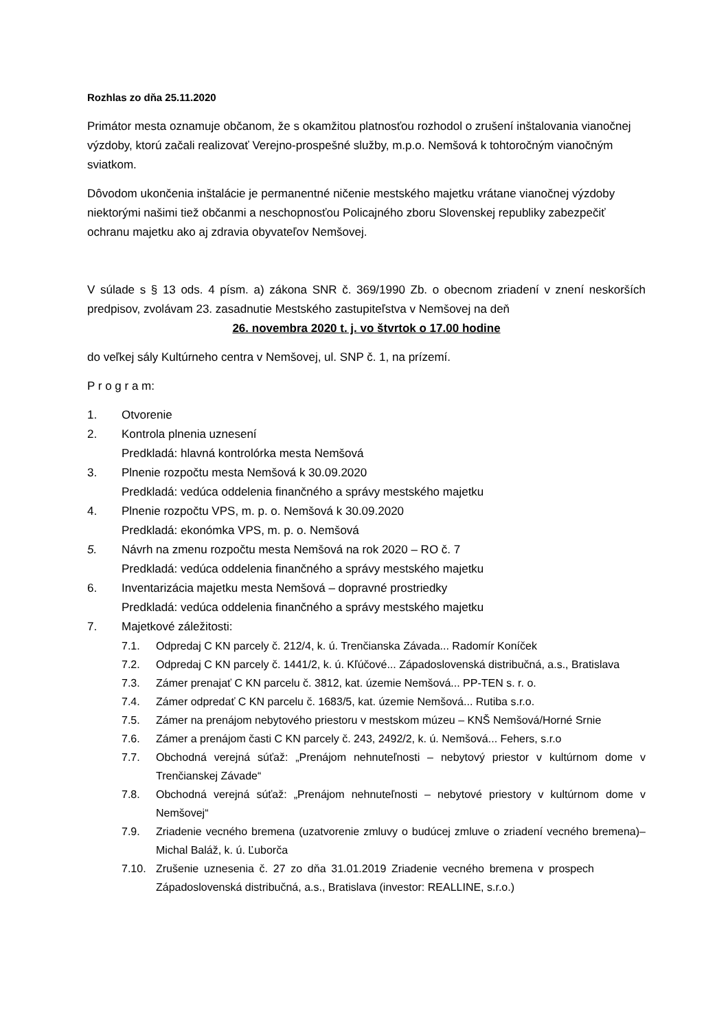Rozhlas zo dňa 25.11.2020
Primátor mesta oznamuje občanom, že s okamžitou platnosťou rozhodol o zrušení inštalovania vianočnej výzdoby, ktorú začali realizovať Verejno-prospešné služby, m.p.o. Nemšová k tohtoročným vianočným sviatkom.
Dôvodom ukončenia inštalácie je permanentné ničenie mestského majetku vrátane vianočnej výzdoby niektorými našimi tiež občanmi a neschopnosťou Policajného zboru Slovenskej republiky zabezpečiť ochranu majetku ako aj zdravia obyvateľov Nemšovej.
V súlade s § 13 ods. 4 písm. a) zákona SNR č. 369/1990 Zb. o obecnom zriadení v znení neskorších predpisov, zvolávam 23. zasadnutie Mestského zastupiteľstva v Nemšovej na deň
26. novembra 2020 t. j. vo štvrtok o 17.00 hodine
do veľkej sály Kultúrneho centra v Nemšovej, ul. SNP č. 1, na prízemí.
P r o g r a m:
1. Otvorenie
2. Kontrola plnenia uznesení
Predkladá: hlavná kontrolórka mesta Nemšová
3. Plnenie rozpočtu mesta Nemšová k 30.09.2020
Predkladá: vedúca oddelenia finančného a správy mestského majetku
4. Plnenie rozpočtu VPS, m. p. o. Nemšová k 30.09.2020
Predkladá: ekonómka VPS, m. p. o. Nemšová
5. Návrh na zmenu rozpočtu mesta Nemšová na rok 2020 – RO č. 7
Predkladá: vedúca oddelenia finančného a správy mestského majetku
6. Inventarizácia majetku mesta Nemšová – dopravné prostriedky
Predkladá: vedúca oddelenia finančného a správy mestského majetku
7. Majetkové záležitosti:
7.1. Odpredaj C KN parcely č. 212/4, k. ú. Trenčianska Závada... Radomír Koníček
7.2. Odpredaj C KN parcely č. 1441/2, k. ú. Kľúčové... Západoslovenská distribučná, a.s., Bratislava
7.3. Zámer prenajať C KN parcelu č. 3812, kat. územie Nemšová... PP-TEN s. r. o.
7.4. Zámer odpredať C KN parcelu č. 1683/5, kat. územie Nemšová... Rutiba s.r.o.
7.5. Zámer na prenájom nebytového priestoru v mestskom múzeu – KNŠ Nemšová/Horné Srnie
7.6. Zámer a prenájom časti C KN parcely č. 243, 2492/2, k. ú. Nemšová... Fehers, s.r.o
7.7. Obchodná verejná súťaž: „Prenájom nehnuteľnosti – nebytový priestor v kultúrnom dome v Trenčianskej Závade“
7.8. Obchodná verejná súťaž: „Prenájom nehnuteľnosti – nebytové priestory v kultúrnom dome v Nemšovej“
7.9. Zriadenie vecného bremena (uzatvorenie zmluvy o budúcej zmluve o zriadení vecného bremena)– Michal Baláž, k. ú. Ľuborča
7.10. Zrušenie uznesenia č. 27 zo dňa 31.01.2019 Zriadenie vecného bremena v prospech Západoslovenská distribučná, a.s., Bratislava (investor: REALLINE, s.r.o.)